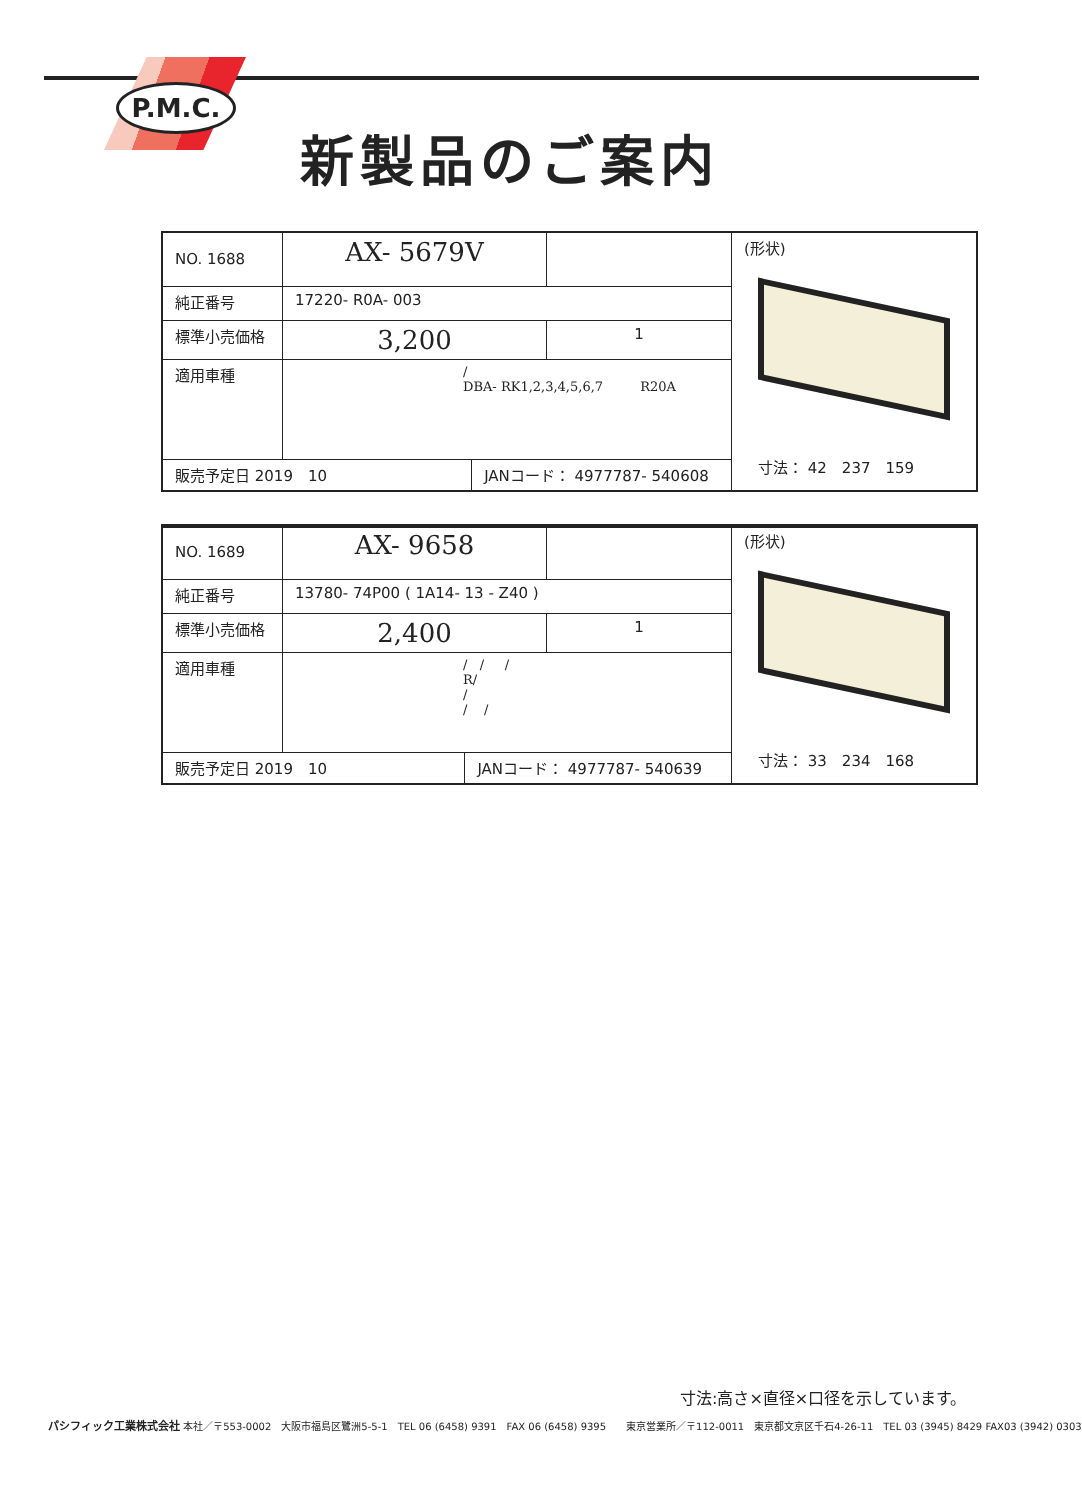P.M.C.
新製品のご案内
| NO. 1688 | AX- 5679V | | | (形状) |
| 純正番号 | 17220- R0A- 003 | | | |
| 標準小売価格 | 3,200 | | 1 | |
| 適用車種 | / DBA- RK1,2,3,4,5,6,7 R20A | | | |
| 販売予定日 2019 10 | | JANコード： 4977787- 540608 | | |
　寸法： 42　237　159
| NO. 1689 | AX- 9658 | | | (形状) |
| 純正番号 | 13780- 74P00 ( 1A14- 13 - Z40 ) | | | |
| 標準小売価格 | 2,400 | | 1 | |
| 適用車種 | / / / R/ / / / | | | |
| 販売予定日 2019 10 | | JANコード： 4977787- 540639 | | |
　寸法： 33　234　168
寸法:高さ×直径×口径を示しています。
パシフィック工業株式会社 本社／〒553-0002　大阪市福島区鷺洲5-5-1　TEL 06 (6458) 9391　FAX 06 (6458) 9395　　東京営業所／〒112-0011　東京都文京区千石4-26-11　TEL 03 (3945) 8429 FAX03 (3942) 0303